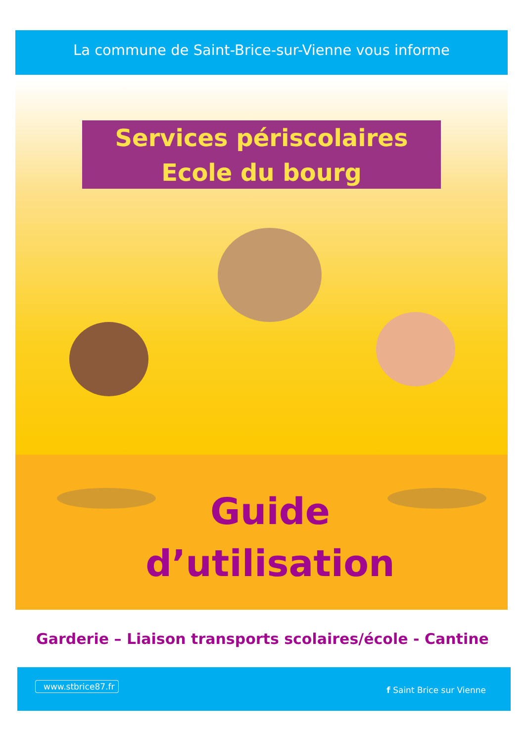La commune de Saint-Brice-sur-Vienne vous informe
Services périscolaires
Ecole du bourg
Guide
d’utilisation
Garderie – Liaison transports scolaires/école - Cantine
www.stbrice87.fr
f Saint Brice sur Vienne